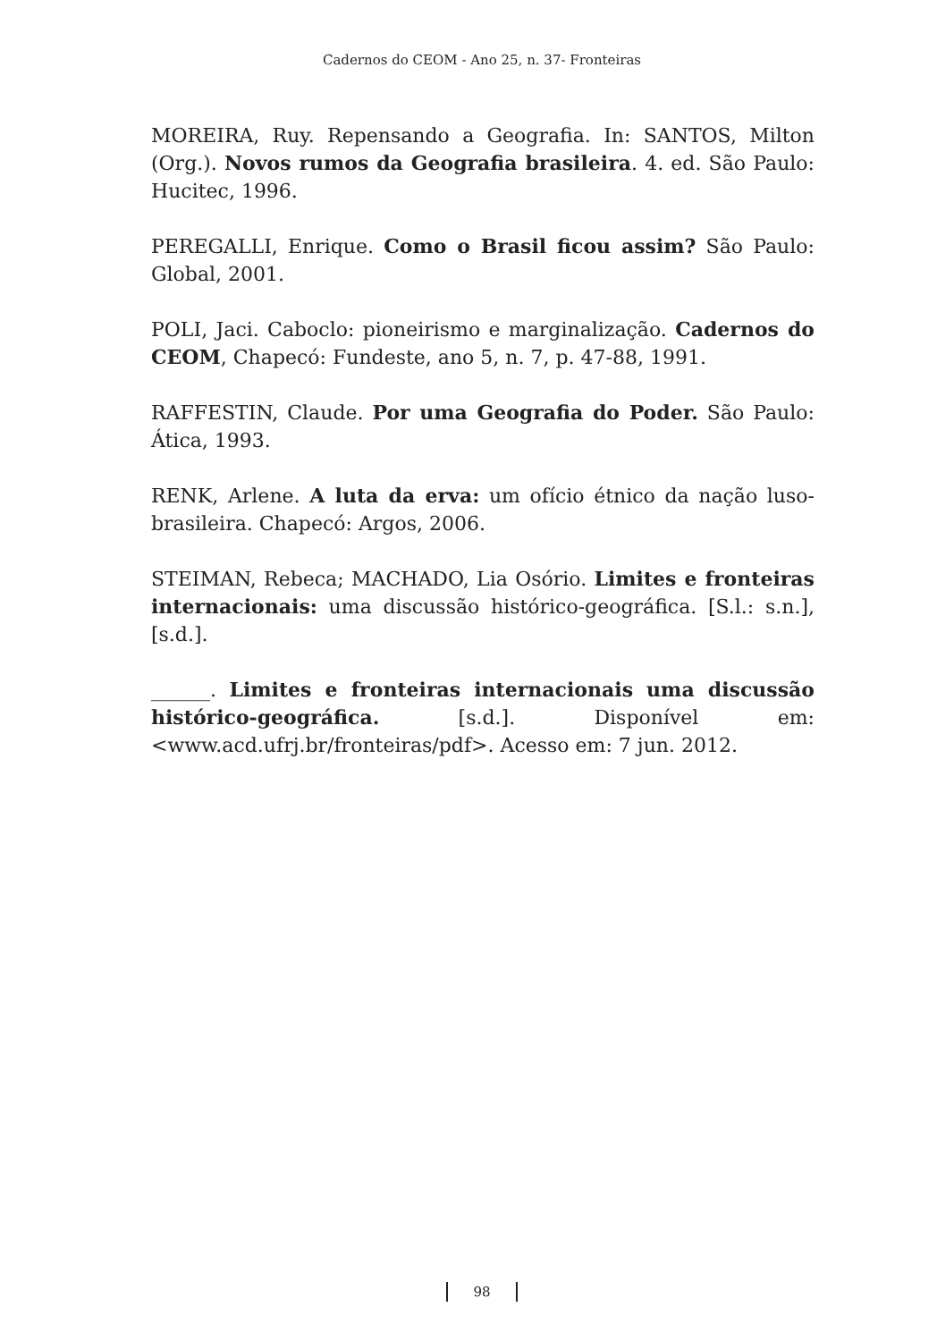Cadernos do CEOM - Ano 25, n. 37- Fronteiras
MOREIRA, Ruy. Repensando a Geografia. In: SANTOS, Milton (Org.). Novos rumos da Geografia brasileira. 4. ed. São Paulo: Hucitec, 1996.
PEREGALLI, Enrique. Como o Brasil ficou assim? São Paulo: Global, 2001.
POLI, Jaci. Caboclo: pioneirismo e marginalização. Cadernos do CEOM, Chapecó: Fundeste, ano 5, n. 7, p. 47-88, 1991.
RAFFESTIN, Claude. Por uma Geografia do Poder. São Paulo: Ática, 1993.
RENK, Arlene. A luta da erva: um ofício étnico da nação luso-brasileira. Chapecó: Argos, 2006.
STEIMAN, Rebeca; MACHADO, Lia Osório. Limites e fronteiras internacionais: uma discussão histórico-geográfica. [S.l.: s.n.], [s.d.].
______. Limites e fronteiras internacionais uma discussão histórico-geográfica. [s.d.]. Disponível em: <www.acd.ufrj.br/fronteiras/pdf>. Acesso em: 7 jun. 2012.
98